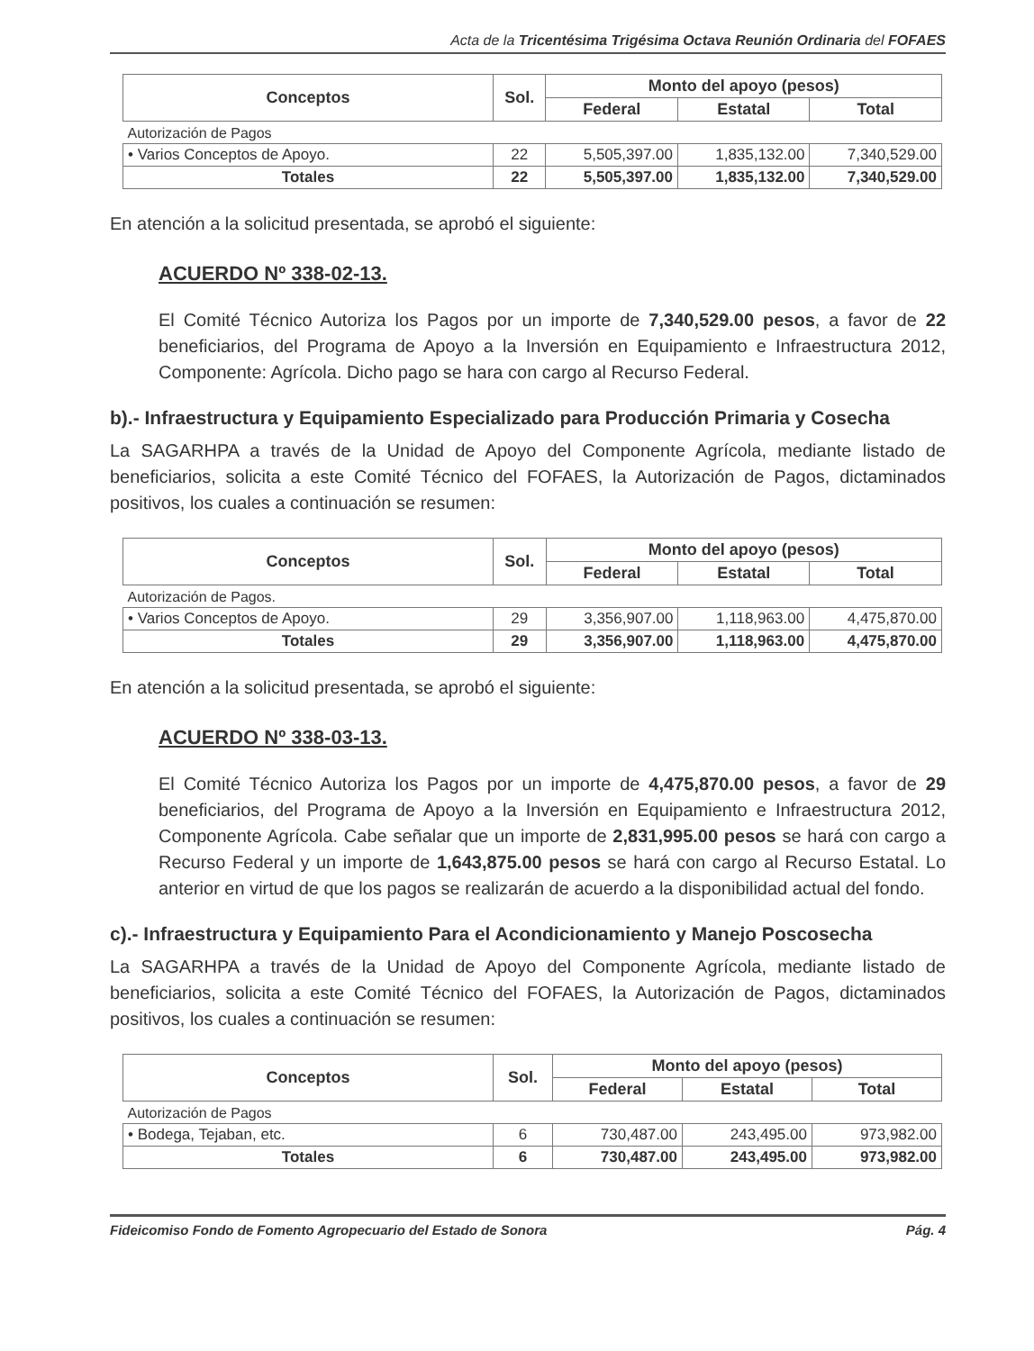Acta de la Tricentésima Trigésima Octava Reunión Ordinaria del FOFAES
| Conceptos | Sol. | Monto del apoyo (pesos) | | |
| --- | --- | --- | --- | --- |
| | | Federal | Estatal | Total |
| Autorización de Pagos | | | | |
| • Varios Conceptos de Apoyo. | 22 | 5,505,397.00 | 1,835,132.00 | 7,340,529.00 |
| Totales | 22 | 5,505,397.00 | 1,835,132.00 | 7,340,529.00 |
En atención a la solicitud presentada, se aprobó el siguiente:
ACUERDO Nº 338-02-13.
El Comité Técnico Autoriza los Pagos por un importe de 7,340,529.00 pesos, a favor de 22 beneficiarios, del Programa de Apoyo a la Inversión en Equipamiento e Infraestructura 2012, Componente: Agrícola. Dicho pago se hara con cargo al Recurso Federal.
b).- Infraestructura y Equipamiento Especializado para Producción Primaria y Cosecha
La SAGARHPA a través de la Unidad de Apoyo del Componente Agrícola, mediante listado de beneficiarios, solicita a este Comité Técnico del FOFAES, la Autorización de Pagos, dictaminados positivos, los cuales a continuación se resumen:
| Conceptos | Sol. | Monto del apoyo (pesos) | | |
| --- | --- | --- | --- | --- |
| | | Federal | Estatal | Total |
| Autorización de Pagos. | | | | |
| • Varios Conceptos de Apoyo. | 29 | 3,356,907.00 | 1,118,963.00 | 4,475,870.00 |
| Totales | 29 | 3,356,907.00 | 1,118,963.00 | 4,475,870.00 |
En atención a la solicitud presentada, se aprobó el siguiente:
ACUERDO Nº 338-03-13.
El Comité Técnico Autoriza los Pagos por un importe de 4,475,870.00 pesos, a favor de 29 beneficiarios, del Programa de Apoyo a la Inversión en Equipamiento e Infraestructura 2012, Componente Agrícola. Cabe señalar que un importe de 2,831,995.00 pesos se hará con cargo a Recurso Federal y un importe de 1,643,875.00 pesos se hará con cargo al Recurso Estatal. Lo anterior en virtud de que los pagos se realizarán de acuerdo a la disponibilidad actual del fondo.
c).- Infraestructura y Equipamiento Para el Acondicionamiento y Manejo Poscosecha
La SAGARHPA a través de la Unidad de Apoyo del Componente Agrícola, mediante listado de beneficiarios, solicita a este Comité Técnico del FOFAES, la Autorización de Pagos, dictaminados positivos, los cuales a continuación se resumen:
| Conceptos | Sol. | Monto del apoyo (pesos) | | |
| --- | --- | --- | --- | --- |
| | | Federal | Estatal | Total |
| Autorización de Pagos | | | | |
| • Bodega, Tejaban, etc. | 6 | 730,487.00 | 243,495.00 | 973,982.00 |
| Totales | 6 | 730,487.00 | 243,495.00 | 973,982.00 |
Fideicomiso Fondo de Fomento Agropecuario del Estado de Sonora Pág. 4